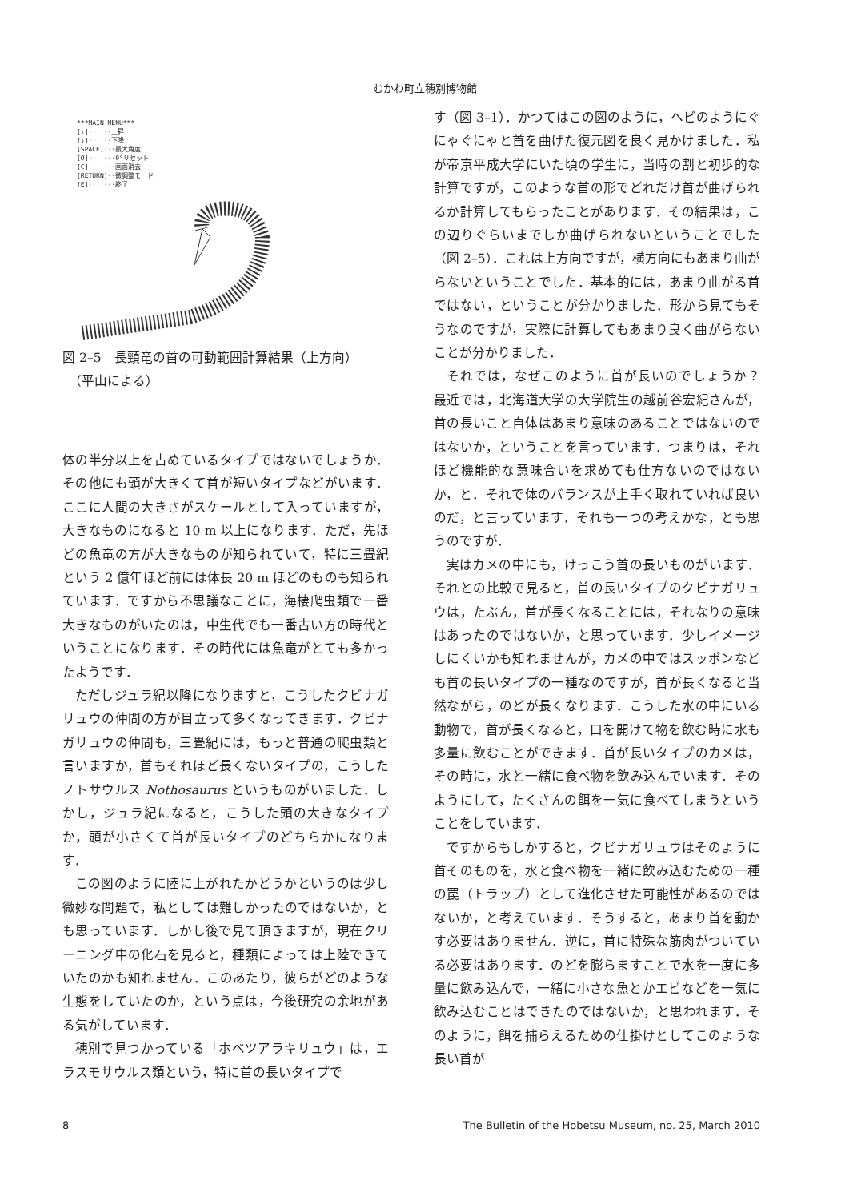むかわ町立穂別博物館
***MAIN MENU***
[↑]······上昇
[↓]······下降
[SPACE]···最大角度
[O]·······0°リセット
[C]·······画面消去
[RETURN]··微調整モード
[E]·······終了
図 2–5　長頸竜の首の可動範囲計算結果（上方向）
　（平山による）
体の半分以上を占めているタイプではないでしょうか．その他にも頭が大きくて首が短いタイプなどがいます．ここに人間の大きさがスケールとして入っていますが，大きなものになると 10 m 以上になります．ただ，先ほどの魚竜の方が大きなものが知られていて，特に三畳紀という 2 億年ほど前には体長 20 m ほどのものも知られています．ですから不思議なことに，海棲爬虫類で一番大きなものがいたのは，中生代でも一番古い方の時代ということになります．その時代には魚竜がとても多かったようです．
ただしジュラ紀以降になりますと，こうしたクビナガリュウの仲間の方が目立って多くなってきます．クビナガリュウの仲間も，三畳紀には，もっと普通の爬虫類と言いますか，首もそれほど長くないタイプの，こうしたノトサウルス Nothosaurus というものがいました．しかし，ジュラ紀になると，こうした頭の大きなタイプか，頭が小さくて首が長いタイプのどちらかになります．
この図のように陸に上がれたかどうかというのは少し微妙な問題で，私としては難しかったのではないか，とも思っています．しかし後で見て頂きますが，現在クリーニング中の化石を見ると，種類によっては上陸できていたのかも知れません．このあたり，彼らがどのような生態をしていたのか，という点は，今後研究の余地がある気がしています．
穂別で見つかっている「ホベツアラキリュウ」は，エラスモサウルス類という，特に首の長いタイプで
す（図 3–1）．かつてはこの図のように，ヘビのようにぐにゃぐにゃと首を曲げた復元図を良く見かけました．私が帝京平成大学にいた頃の学生に，当時の割と初歩的な計算ですが，このような首の形でどれだけ首が曲げられるか計算してもらったことがあります．その結果は，この辺りぐらいまでしか曲げられないということでした（図 2–5）．これは上方向ですが，横方向にもあまり曲がらないということでした．基本的には，あまり曲がる首ではない，ということが分かりました．形から見てもそうなのですが，実際に計算してもあまり良く曲がらないことが分かりました．
それでは，なぜこのように首が長いのでしょうか？　最近では，北海道大学の大学院生の越前谷宏紀さんが，首の長いこと自体はあまり意味のあることではないのではないか，ということを言っています．つまりは，それほど機能的な意味合いを求めても仕方ないのではないか，と．それで体のバランスが上手く取れていれば良いのだ，と言っています．それも一つの考えかな，とも思うのですが．
実はカメの中にも，けっこう首の長いものがいます．それとの比較で見ると，首の長いタイプのクビナガリュウは，たぶん，首が長くなることには，それなりの意味はあったのではないか，と思っています．少しイメージしにくいかも知れませんが，カメの中ではスッポンなども首の長いタイプの一種なのですが，首が長くなると当然ながら，のどが長くなります．こうした水の中にいる動物で，首が長くなると，口を開けて物を飲む時に水も多量に飲むことができます．首が長いタイプのカメは，その時に，水と一緒に食べ物を飲み込んでいます．そのようにして，たくさんの餌を一気に食べてしまうということをしています．
ですからもしかすると，クビナガリュウはそのように首そのものを，水と食べ物を一緒に飲み込むための一種の罠（トラップ）として進化させた可能性があるのではないか，と考えています．そうすると，あまり首を動かす必要はありません．逆に，首に特殊な筋肉がついている必要はあります．のどを膨らますことで水を一度に多量に飲み込んで，一緒に小さな魚とかエビなどを一気に飲み込むことはできたのではないか，と思われます．そのように，餌を捕らえるための仕掛けとしてこのような長い首が
8 The Bulletin of the Hobetsu Museum, no. 25, March 2010